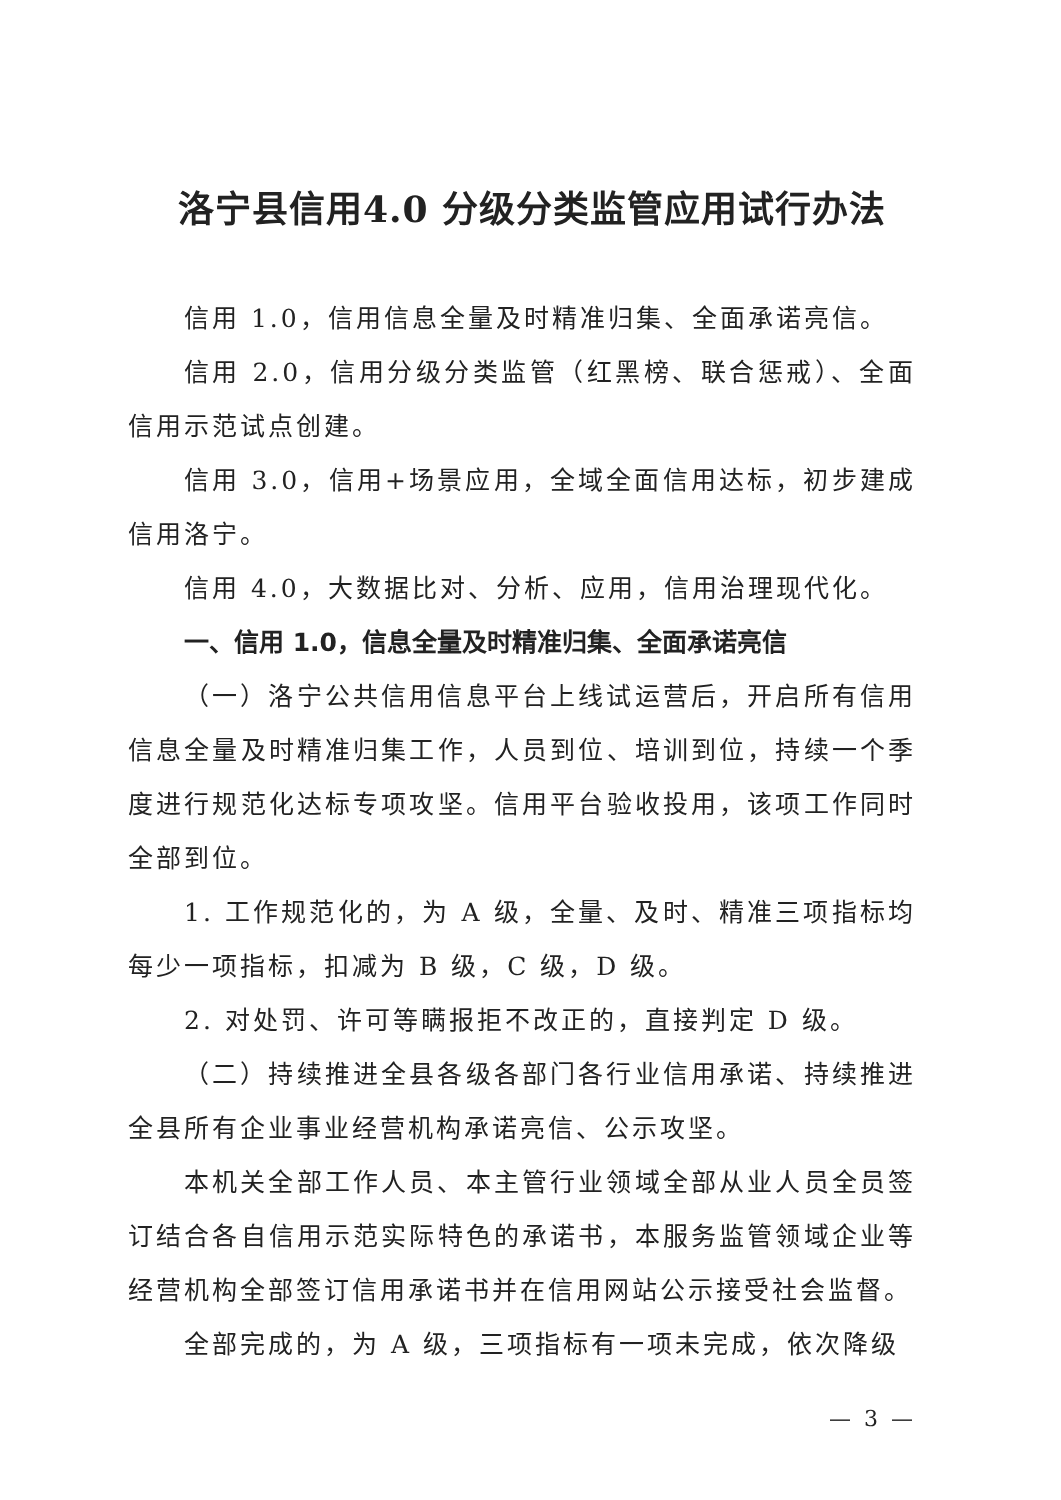洛宁县信用4.0 分级分类监管应用试行办法
信用 1.0，信用信息全量及时精准归集、全面承诺亮信。
信用 2.0，信用分级分类监管（红黑榜、联合惩戒）、全面信用示范试点创建。
信用 3.0，信用+场景应用，全域全面信用达标，初步建成信用洛宁。
信用 4.0，大数据比对、分析、应用，信用治理现代化。
一、信用 1.0，信息全量及时精准归集、全面承诺亮信
（一）洛宁公共信用信息平台上线试运营后，开启所有信用信息全量及时精准归集工作，人员到位、培训到位，持续一个季度进行规范化达标专项攻坚。信用平台验收投用，该项工作同时全部到位。
1. 工作规范化的，为 A 级，全量、及时、精准三项指标均每少一项指标，扣减为 B 级，C 级，D 级。
2. 对处罚、许可等瞒报拒不改正的，直接判定 D 级。
（二）持续推进全县各级各部门各行业信用承诺、持续推进全县所有企业事业经营机构承诺亮信、公示攻坚。
本机关全部工作人员、本主管行业领域全部从业人员全员签订结合各自信用示范实际特色的承诺书，本服务监管领域企业等经营机构全部签订信用承诺书并在信用网站公示接受社会监督。
全部完成的，为 A 级，三项指标有一项未完成，依次降级
— 3 —